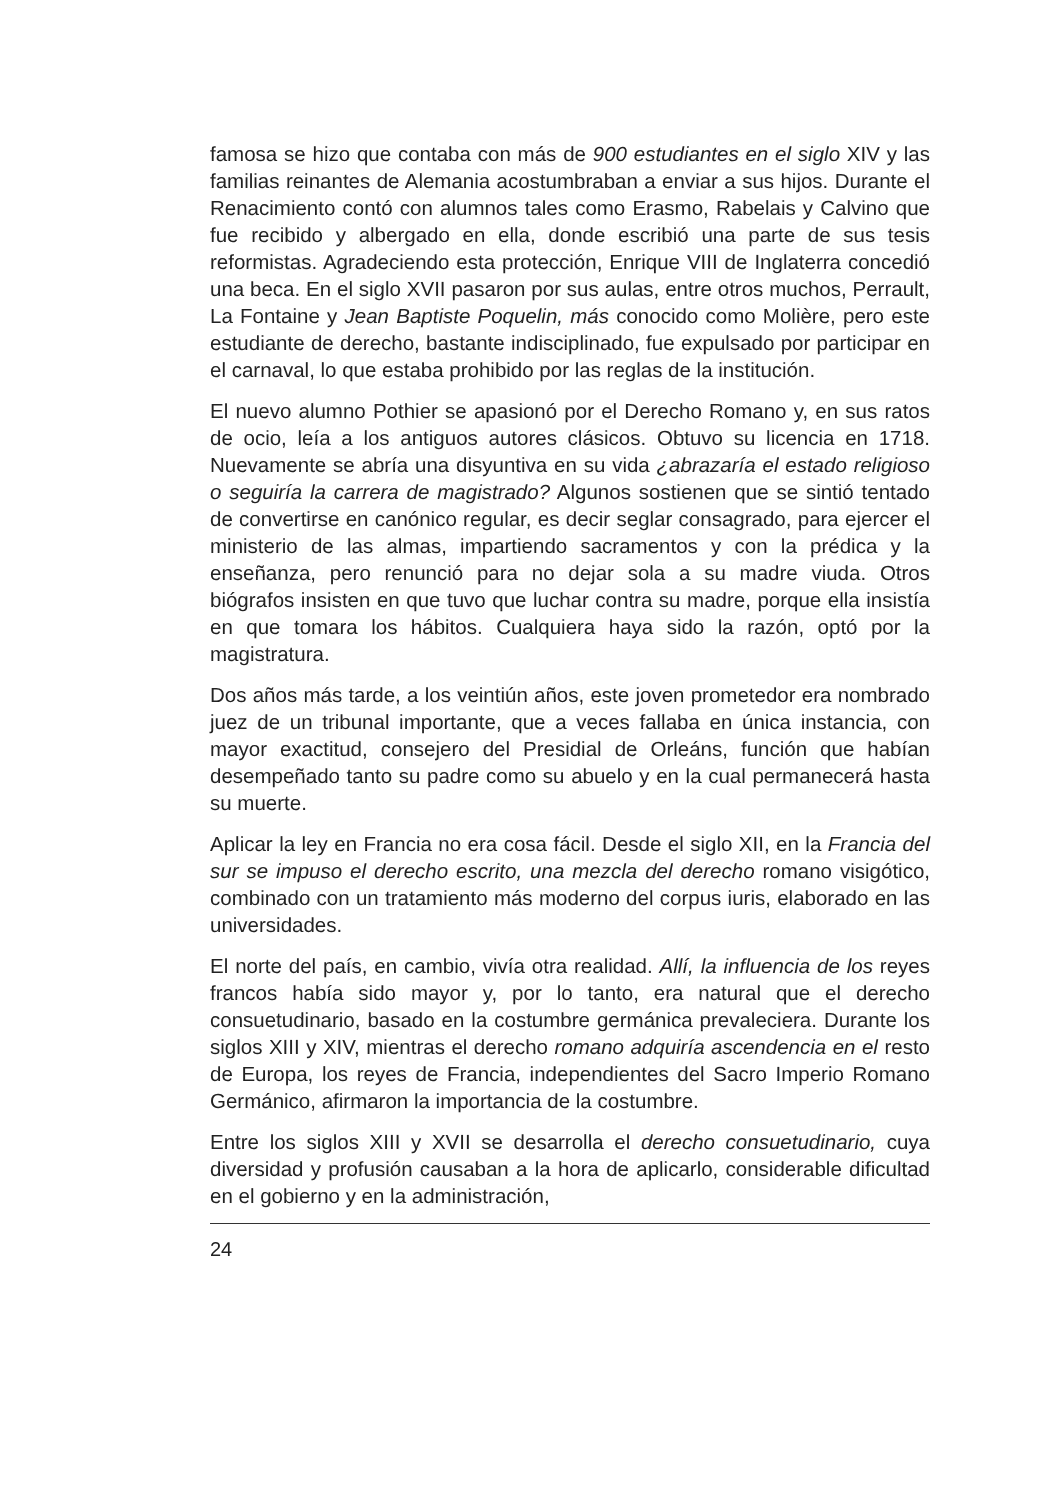famosa se hizo que contaba con más de 900 estudiantes en el siglo XIV y las familias reinantes de Alemania acostumbraban a enviar a sus hijos. Durante el Renacimiento contó con alumnos tales como Erasmo, Rabelais y Calvino que fue recibido y albergado en ella, donde escribió una parte de sus tesis reformistas. Agradeciendo esta protección, Enrique VIII de Inglaterra concedió una beca. En el siglo XVII pasaron por sus aulas, entre otros muchos, Perrault, La Fontaine y Jean Baptiste Poquelin, más conocido como Molière, pero este estudiante de derecho, bastante indisciplinado, fue expulsado por participar en el carnaval, lo que estaba prohibido por las reglas de la institución.
El nuevo alumno Pothier se apasionó por el Derecho Romano y, en sus ratos de ocio, leía a los antiguos autores clásicos. Obtuvo su licencia en 1718. Nuevamente se abría una disyuntiva en su vida ¿abrazaría el estado religioso o seguiría la carrera de magistrado? Algunos sostienen que se sintió tentado de convertirse en canónico regular, es decir seglar consagrado, para ejercer el ministerio de las almas, impartiendo sacramentos y con la prédica y la enseñanza, pero renunció para no dejar sola a su madre viuda. Otros biógrafos insisten en que tuvo que luchar contra su madre, porque ella insistía en que tomara los hábitos. Cualquiera haya sido la razón, optó por la magistratura.
Dos años más tarde, a los veintiún años, este joven prometedor era nombrado juez de un tribunal importante, que a veces fallaba en única instancia, con mayor exactitud, consejero del Presidial de Orleáns, función que habían desempeñado tanto su padre como su abuelo y en la cual permanecerá hasta su muerte.
Aplicar la ley en Francia no era cosa fácil. Desde el siglo XII, en la Francia del sur se impuso el derecho escrito, una mezcla del derecho romano visigótico, combinado con un tratamiento más moderno del corpus iuris, elaborado en las universidades.
El norte del país, en cambio, vivía otra realidad. Allí, la influencia de los reyes francos había sido mayor y, por lo tanto, era natural que el derecho consuetudinario, basado en la costumbre germánica prevaleciera. Durante los siglos XIII y XIV, mientras el derecho romano adquiría ascendencia en el resto de Europa, los reyes de Francia, independientes del Sacro Imperio Romano Germánico, afirmaron la importancia de la costumbre.
Entre los siglos XIII y XVII se desarrolla el derecho consuetudinario, cuya diversidad y profusión causaban a la hora de aplicarlo, considerable dificultad en el gobierno y en la administración,
24